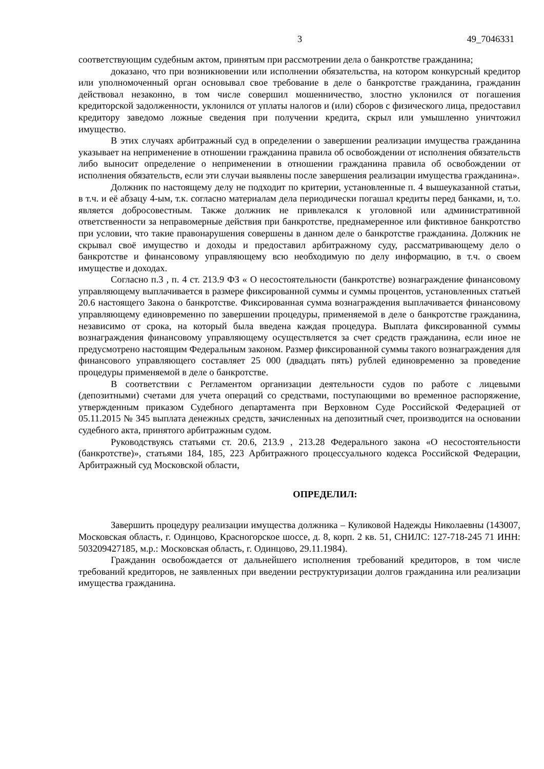3 49_7046331
соответствующим судебным актом, принятым при рассмотрении дела о банкротстве гражданина;
доказано, что при возникновении или исполнении обязательства, на котором конкурсный кредитор или уполномоченный орган основывал свое требование в деле о банкротстве гражданина, гражданин действовал незаконно, в том числе совершил мошенничество, злостно уклонился от погашения кредиторской задолженности, уклонился от уплаты налогов и (или) сборов с физического лица, предоставил кредитору заведомо ложные сведения при получении кредита, скрыл или умышленно уничтожил имущество.
В этих случаях арбитражный суд в определении о завершении реализации имущества гражданина указывает на неприменение в отношении гражданина правила об освобождении от исполнения обязательств либо выносит определение о неприменении в отношении гражданина правила об освобождении от исполнения обязательств, если эти случаи выявлены после завершения реализации имущества гражданина».
Должник по настоящему делу не подходит по критерии, установленные п. 4 вышеуказанной статьи, в т.ч. и её абзацу 4-ым, т.к. согласно материалам дела периодически погашал кредиты перед банками, и, т.о. является добросовестным. Также должник не привлекался к уголовной или административной ответственности за неправомерные действия при банкротстве, преднамеренное или фиктивное банкротство при условии, что такие правонарушения совершены в данном деле о банкротстве гражданина. Должник не скрывал своё имущество и доходы и предоставил арбитражному суду, рассматривающему дело о банкротстве и финансовому управляющему всю необходимую по делу информацию, в т.ч. о своем имуществе и доходах.
Согласно п.3 , п. 4 ст. 213.9 ФЗ « О несостоятельности (банкротстве) вознаграждение финансовому управляющему выплачивается в размере фиксированной суммы и суммы процентов, установленных статьей 20.6 настоящего Закона о банкротстве. Фиксированная сумма вознаграждения выплачивается финансовому управляющему единовременно по завершении процедуры, применяемой в деле о банкротстве гражданина, независимо от срока, на который была введена каждая процедура. Выплата фиксированной суммы вознаграждения финансовому управляющему осуществляется за счет средств гражданина, если иное не предусмотрено настоящим Федеральным законом. Размер фиксированной суммы такого вознаграждения для финансового управляющего составляет 25 000 (двадцать пять) рублей единовременно за проведение процедуры применяемой в деле о банкротстве.
В соответствии с Регламентом организации деятельности судов по работе с лицевыми (депозитными) счетами для учета операций со средствами, поступающими во временное распоряжение, утвержденным приказом Судебного департамента при Верховном Суде Российской Федерацией от 05.11.2015 № 345 выплата денежных средств, зачисленных на депозитный счет, производится на основании судебного акта, принятого арбитражным судом.
Руководствуясь статьями ст. 20.6, 213.9 , 213.28 Федерального закона «О несостоятельности (банкротстве)», статьями 184, 185, 223 Арбитражного процессуального кодекса Российской Федерации, Арбитражный суд Московской области,
ОПРЕДЕЛИЛ:
Завершить процедуру реализации имущества должника – Куликовой Надежды Николаевны (143007, Московская область, г. Одинцово, Красногорское шоссе, д. 8, корп. 2 кв. 51, СНИЛС: 127-718-245 71 ИНН: 503209427185, м.р.: Московская область, г. Одинцово, 29.11.1984).
Гражданин освобождается от дальнейшего исполнения требований кредиторов, в том числе требований кредиторов, не заявленных при введении реструктуризации долгов гражданина или реализации имущества гражданина.